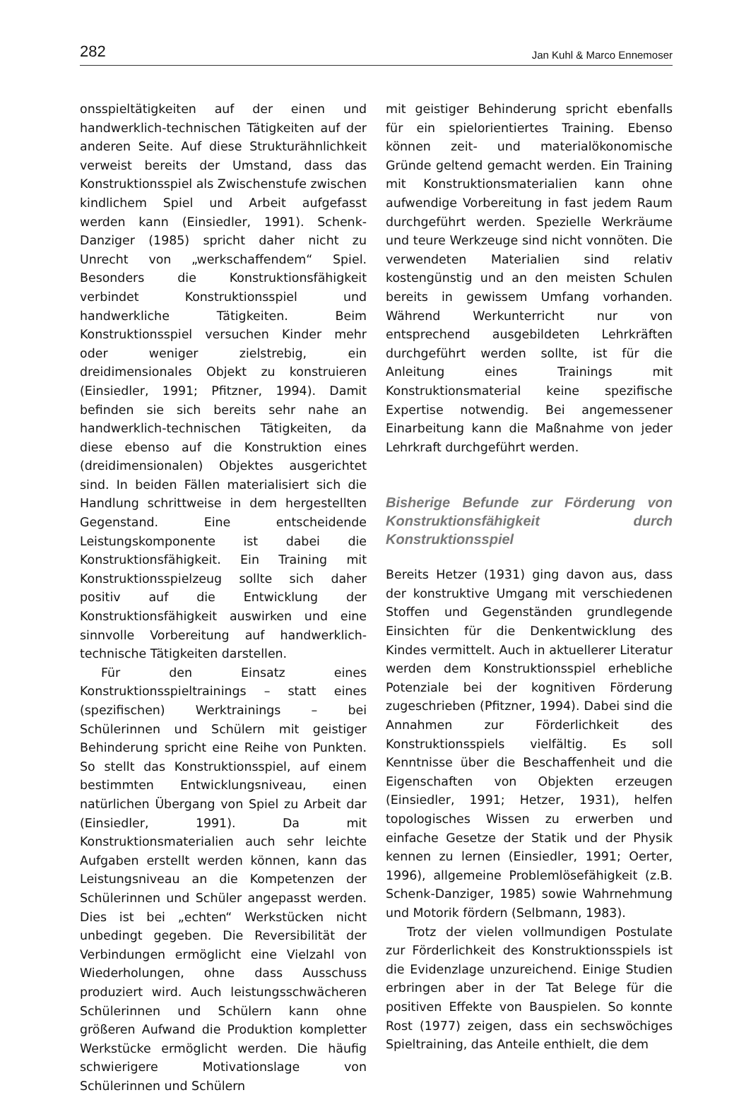282 Jan Kuhl & Marco Ennemoser
onsspieltätigkeiten auf der einen und handwerklich-technischen Tätigkeiten auf der anderen Seite. Auf diese Strukturähnlichkeit verweist bereits der Umstand, dass das Konstruktionsspiel als Zwischenstufe zwischen kindlichem Spiel und Arbeit aufgefasst werden kann (Einsiedler, 1991). Schenk-Danziger (1985) spricht daher nicht zu Unrecht von „werkschaffendem“ Spiel. Besonders die Konstruktionsfähigkeit verbindet Konstruktionsspiel und handwerkliche Tätigkeiten. Beim Konstruktionsspiel versuchen Kinder mehr oder weniger zielstrebig, ein dreidimensionales Objekt zu konstruieren (Einsiedler, 1991; Pfitzner, 1994). Damit befinden sie sich bereits sehr nahe an handwerklich-technischen Tätigkeiten, da diese ebenso auf die Konstruktion eines (dreidimensionalen) Objektes ausgerichtet sind. In beiden Fällen materialisiert sich die Handlung schrittweise in dem hergestellten Gegenstand. Eine entscheidende Leistungskomponente ist dabei die Konstruktionsfähigkeit. Ein Training mit Konstruktionsspielzeug sollte sich daher positiv auf die Entwicklung der Konstruktionsfähigkeit auswirken und eine sinnvolle Vorbereitung auf handwerklich-technische Tätigkeiten darstellen.
Für den Einsatz eines Konstruktionsspieltrainings – statt eines (spezifischen) Werktrainings – bei Schülerinnen und Schülern mit geistiger Behinderung spricht eine Reihe von Punkten. So stellt das Konstruktionsspiel, auf einem bestimmten Entwicklungsniveau, einen natürlichen Übergang von Spiel zu Arbeit dar (Einsiedler, 1991). Da mit Konstruktionsmaterialien auch sehr leichte Aufgaben erstellt werden können, kann das Leistungsniveau an die Kompetenzen der Schülerinnen und Schüler angepasst werden. Dies ist bei „echten“ Werkstücken nicht unbedingt gegeben. Die Reversibilität der Verbindungen ermöglicht eine Vielzahl von Wiederholungen, ohne dass Ausschuss produziert wird. Auch leistungsschwächeren Schülerinnen und Schülern kann ohne größeren Aufwand die Produktion kompletter Werkstücke ermöglicht werden. Die häufig schwierigere Motivationslage von Schülerinnen und Schülern
mit geistiger Behinderung spricht ebenfalls für ein spielorientiertes Training. Ebenso können zeit- und materialökonomische Gründe geltend gemacht werden. Ein Training mit Konstruktionsmaterialien kann ohne aufwendige Vorbereitung in fast jedem Raum durchgeführt werden. Spezielle Werkräume und teure Werkzeuge sind nicht vonnöten. Die verwendeten Materialien sind relativ kostengünstig und an den meisten Schulen bereits in gewissem Umfang vorhanden. Während Werkunterricht nur von entsprechend ausgebildeten Lehrkräften durchgeführt werden sollte, ist für die Anleitung eines Trainings mit Konstruktionsmaterial keine spezifische Expertise notwendig. Bei angemessener Einarbeitung kann die Maßnahme von jeder Lehrkraft durchgeführt werden.
Bisherige Befunde zur Förderung von Konstruktionsfähigkeit durch Konstruktionsspiel
Bereits Hetzer (1931) ging davon aus, dass der konstruktive Umgang mit verschiedenen Stoffen und Gegenständen grundlegende Einsichten für die Denkentwicklung des Kindes vermittelt. Auch in aktuellerer Literatur werden dem Konstruktionsspiel erhebliche Potenziale bei der kognitiven Förderung zugeschrieben (Pfitzner, 1994). Dabei sind die Annahmen zur Förderlichkeit des Konstruktionsspiels vielfältig. Es soll Kenntnisse über die Beschaffenheit und die Eigenschaften von Objekten erzeugen (Einsiedler, 1991; Hetzer, 1931), helfen topologisches Wissen zu erwerben und einfache Gesetze der Statik und der Physik kennen zu lernen (Einsiedler, 1991; Oerter, 1996), allgemeine Problemlösefähigkeit (z.B. Schenk-Danziger, 1985) sowie Wahrnehmung und Motorik fördern (Selbmann, 1983).
Trotz der vielen vollmundigen Postulate zur Förderlichkeit des Konstruktionsspiels ist die Evidenzlage unzureichend. Einige Studien erbringen aber in der Tat Belege für die positiven Effekte von Bauspielen. So konnte Rost (1977) zeigen, dass ein sechswöchiges Spieltraining, das Anteile enthielt, die dem